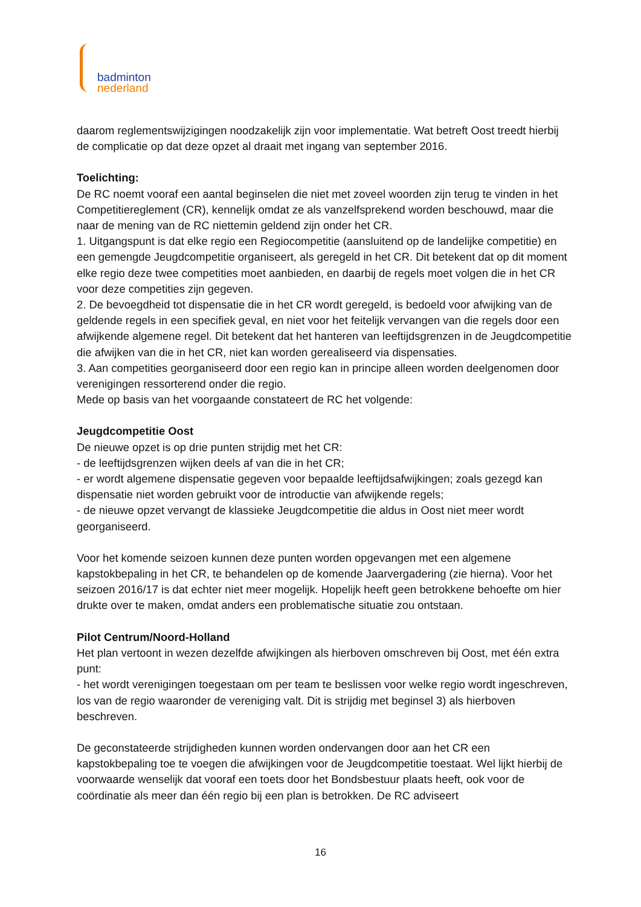badminton
nederland
daarom reglementswijzigingen noodzakelijk zijn voor implementatie. Wat betreft Oost treedt hierbij de complicatie op dat deze opzet al draait met ingang van september 2016.
Toelichting:
De RC noemt vooraf een aantal beginselen die niet met zoveel woorden zijn terug te vinden in het Competitiereglement (CR), kennelijk omdat ze als vanzelfsprekend worden beschouwd, maar die naar de mening van de RC niettemin geldend zijn onder het CR.
1. Uitgangspunt is dat elke regio een Regiocompetitie (aansluitend op de landelijke competitie) en een gemengde Jeugdcompetitie organiseert, als geregeld in het CR. Dit betekent dat op dit moment elke regio deze twee competities moet aanbieden, en daarbij de regels moet volgen die in het CR voor deze competities zijn gegeven.
2. De bevoegdheid tot dispensatie die in het CR wordt geregeld, is bedoeld voor afwijking van de geldende regels in een specifiek geval, en niet voor het feitelijk vervangen van die regels door een afwijkende algemene regel. Dit betekent dat het hanteren van leeftijdsgrenzen in de Jeugdcompetitie die afwijken van die in het CR, niet kan worden gerealiseerd via dispensaties.
3. Aan competities georganiseerd door een regio kan in principe alleen worden deelgenomen door verenigingen ressorterend onder die regio.
Mede op basis van het voorgaande constateert de RC het volgende:
Jeugdcompetitie Oost
De nieuwe opzet is op drie punten strijdig met het CR:
- de leeftijdsgrenzen wijken deels af van die in het CR;
- er wordt algemene dispensatie gegeven voor bepaalde leeftijdsafwijkingen; zoals gezegd kan dispensatie niet worden gebruikt voor de introductie van afwijkende regels;
- de nieuwe opzet vervangt de klassieke Jeugdcompetitie die aldus in Oost niet meer wordt georganiseerd.
Voor het komende seizoen kunnen deze punten worden opgevangen met een algemene kapstokbepaling in het CR, te behandelen op de komende Jaarvergadering (zie hierna). Voor het seizoen 2016/17 is dat echter niet meer mogelijk. Hopelijk heeft geen betrokkene behoefte om hier drukte over te maken, omdat anders een problematische situatie zou ontstaan.
Pilot Centrum/Noord-Holland
Het plan vertoont in wezen dezelfde afwijkingen als hierboven omschreven bij Oost, met één extra punt:
- het wordt verenigingen toegestaan om per team te beslissen voor welke regio wordt ingeschreven, los van de regio waaronder de vereniging valt. Dit is strijdig met beginsel 3) als hierboven beschreven.
De geconstateerde strijdigheden kunnen worden ondervangen door aan het CR een kapstokbepaling toe te voegen die afwijkingen voor de Jeugdcompetitie toestaat. Wel lijkt hierbij de voorwaarde wenselijk dat vooraf een toets door het Bondsbestuur plaats heeft, ook voor de coördinatie als meer dan één regio bij een plan is betrokken. De RC adviseert
16